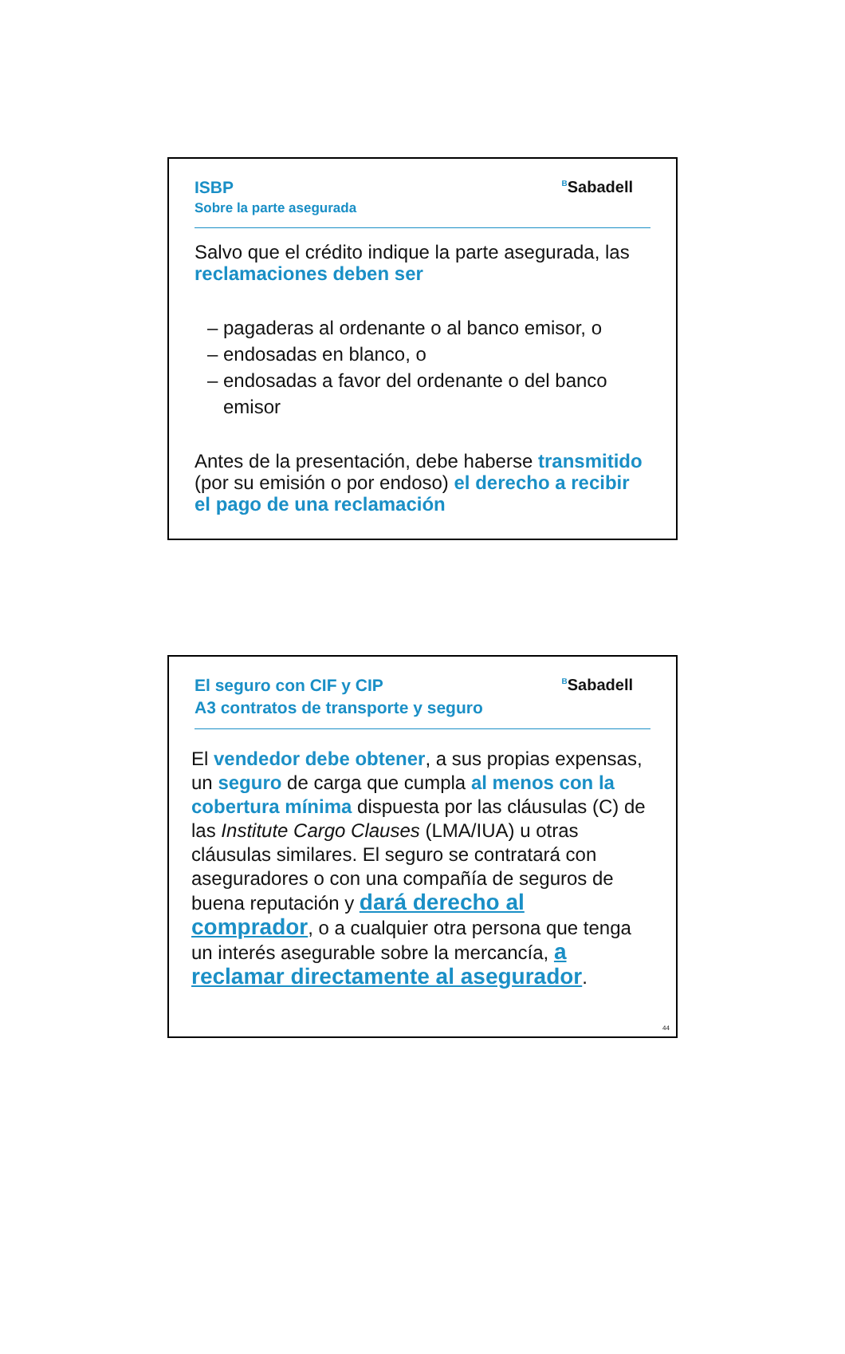ISBP
Sobre la parte asegurada
<sup>B</sup>Sabadell
Salvo que el crédito indique la parte asegurada, las reclamaciones deben ser
– pagaderas al ordenante o al banco emisor, o
– endosadas en blanco, o
– endosadas a favor del ordenante o del banco
emisor
Antes de la presentación, debe haberse transmitido (por su emisión o por endoso) el derecho a recibir el pago de una reclamación
El seguro con CIF y CIP
A3 contratos de transporte y seguro
<sup>B</sup>Sabadell
El vendedor debe obtener, a sus propias expensas, un seguro de carga que cumpla al menos con la cobertura mínima dispuesta por las cláusulas (C) de las Institute Cargo Clauses (LMA/IUA) u otras cláusulas similares. El seguro se contratará con aseguradores o con una compañía de seguros de buena reputación y dará derecho al comprador, o a cualquier otra persona que tenga un interés asegurable sobre la mercancía, a reclamar directamente al asegurador.
44